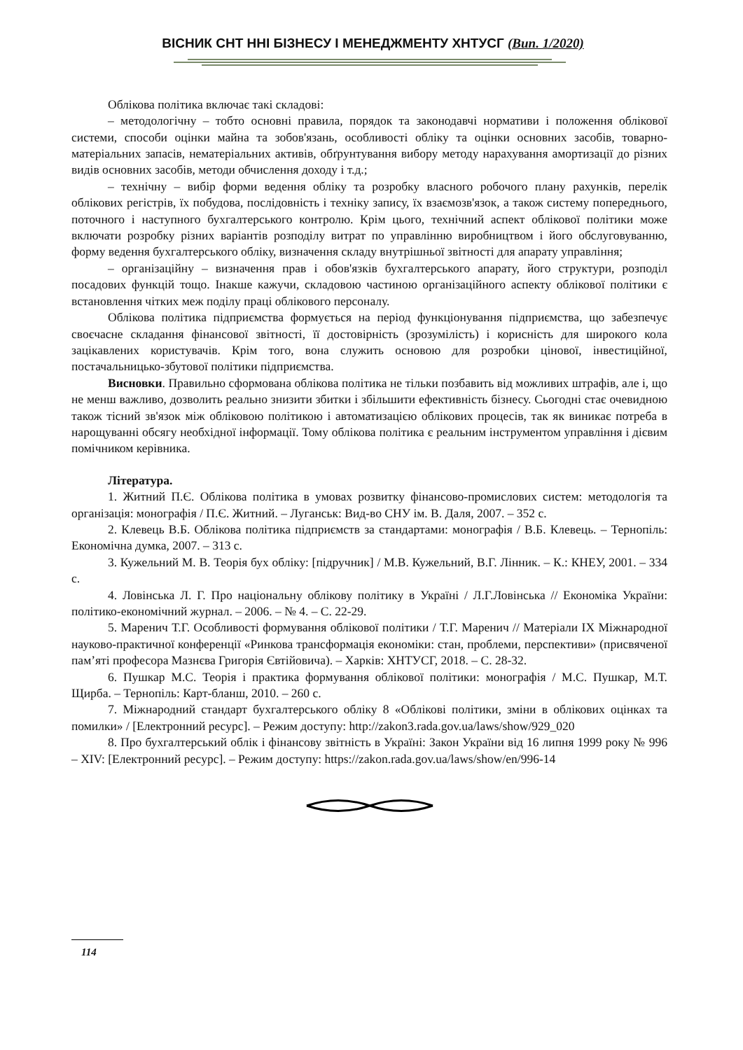ВІСНИК СНТ ННІ БІЗНЕСУ І МЕНЕДЖМЕНТУ ХНТУСГ (Вип. 1/2020)
Облікова політика включає такі складові:
– методологічну – тобто основні правила, порядок та законодавчі нормативи і положення облікової системи, способи оцінки майна та зобов'язань, особливості обліку та оцінки основних засобів, товарно-матеріальних запасів, нематеріальних активів, обґрунтування вибору методу нарахування амортизації до різних видів основних засобів, методи обчислення доходу і т.д.;
– технічну – вибір форми ведення обліку та розробку власного робочого плану рахунків, перелік облікових регістрів, їх побудова, послідовність і техніку запису, їх взаємозв'язок, а також систему попереднього, поточного і наступного бухгалтерського контролю. Крім цього, технічний аспект облікової політики може включати розробку різних варіантів розподілу витрат по управлінню виробництвом і його обслуговуванню, форму ведення бухгалтерського обліку, визначення складу внутрішньої звітності для апарату управління;
– організаційну – визначення прав і обов'язків бухгалтерського апарату, його структури, розподіл посадових функцій тощо. Інакше кажучи, складовою частиною організаційного аспекту облікової політики є встановлення чітких меж поділу праці облікового персоналу.
Облікова політика підприємства формується на період функціонування підприємства, що забезпечує своєчасне складання фінансової звітності, її достовірність (зрозумілість) і корисність для широкого кола зацікавлених користувачів. Крім того, вона служить основою для розробки цінової, інвестиційної, постачальницько-збутової політики підприємства.
Висновки. Правильно сформована облікова політика не тільки позбавить від можливих штрафів, але і, що не менш важливо, дозволить реально знизити збитки і збільшити ефективність бізнесу. Сьогодні стає очевидною також тісний зв'язок між обліковою політикою і автоматизацією облікових процесів, так як виникає потреба в нарощуванні обсягу необхідної інформації. Тому облікова політика є реальним інструментом управління і дієвим помічником керівника.
Література.
1. Житний П.Є. Облікова політика в умовах розвитку фінансово-промислових систем: методологія та організація: монографія / П.Є. Житний. – Луганськ: Вид-во СНУ ім. В. Даля, 2007. – 352 с.
2. Клевець В.Б. Облікова політика підприємств за стандартами: монографія / В.Б. Клевець. – Тернопіль: Економічна думка, 2007. – 313 с.
3. Кужельний М. В. Теорія бух обліку: [підручник] / М.В. Кужельний, В.Г. Лінник. – К.: КНЕУ, 2001. – 334 с.
4. Ловінська Л. Г. Про національну облікову політику в Україні / Л.Г.Ловінська // Економіка України: політико-економічний журнал. – 2006. – № 4. – С. 22-29.
5. Маренич Т.Г. Особливості формування облікової політики / Т.Г. Маренич // Матеріали IX Міжнародної науково-практичної конференції «Ринкова трансформація економіки: стан, проблеми, перспективи» (присвяченої пам’яті професора Мазнєва Григорія Євтійовича). – Харків: ХНТУСГ, 2018. – С. 28-32.
6. Пушкар М.С. Теорія і практика формування облікової політики: монографія / М.С. Пушкар, М.Т. Щирба. – Тернопіль: Карт-бланш, 2010. – 260 с.
7. Міжнародний стандарт бухгалтерського обліку 8 «Облікові політики, зміни в облікових оцінках та помилки» / [Електронний ресурс]. – Режим доступу: http://zakon3.rada.gov.ua/laws/show/929_020
8. Про бухгалтерський облік і фінансову звітність в Україні: Закон України від 16 липня 1999 року № 996 – XIV: [Електронний ресурс]. – Режим доступу: https://zakon.rada.gov.ua/laws/show/en/996-14
114